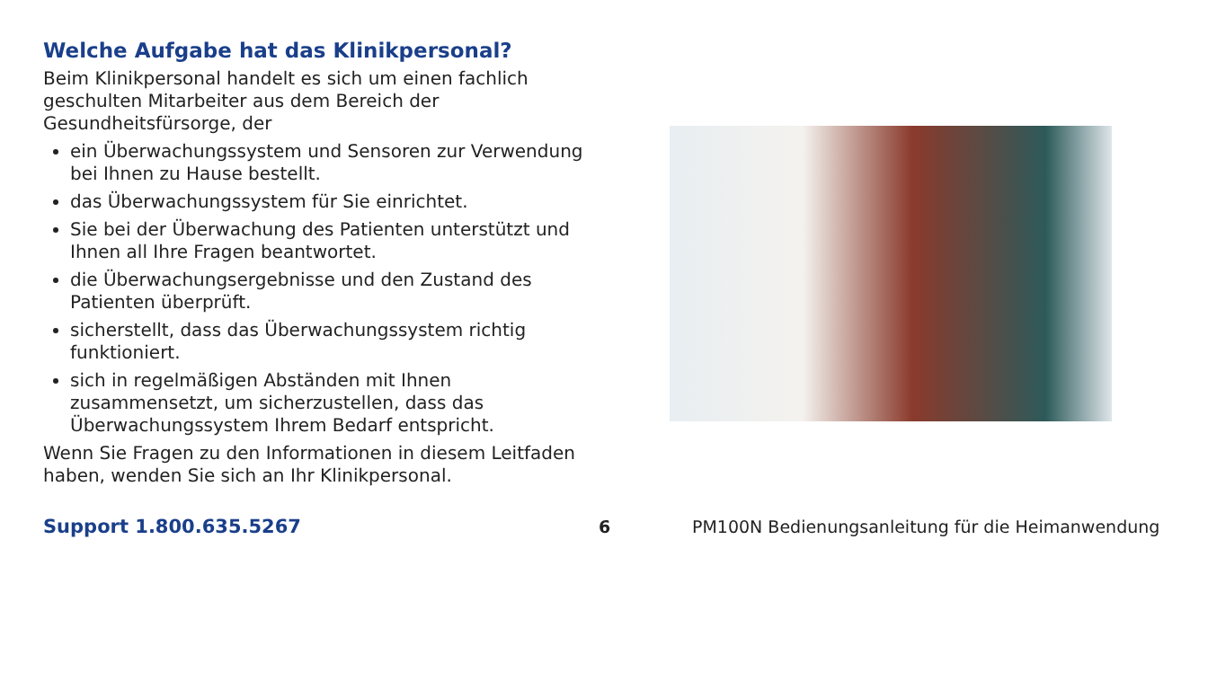Welche Aufgabe hat das Klinikpersonal?
Beim Klinikpersonal handelt es sich um einen fachlich geschulten Mitarbeiter aus dem Bereich der Gesundheitsfürsorge, der
ein Überwachungssystem und Sensoren zur Verwendung bei Ihnen zu Hause bestellt.
das Überwachungssystem für Sie einrichtet.
Sie bei der Überwachung des Patienten unterstützt und Ihnen all Ihre Fragen beantwortet.
die Überwachungsergebnisse und den Zustand des Patienten überprüft.
sicherstellt, dass das Überwachungssystem richtig funktioniert.
sich in regelmäßigen Abständen mit Ihnen zusammensetzt, um sicherzustellen, dass das Überwachungssystem Ihrem Bedarf entspricht.
Wenn Sie Fragen zu den Informationen in diesem Leitfaden haben, wenden Sie sich an Ihr Klinikpersonal.
Support 1.800.635.5267 6 PM100N Bedienungsanleitung für die Heimanwendung